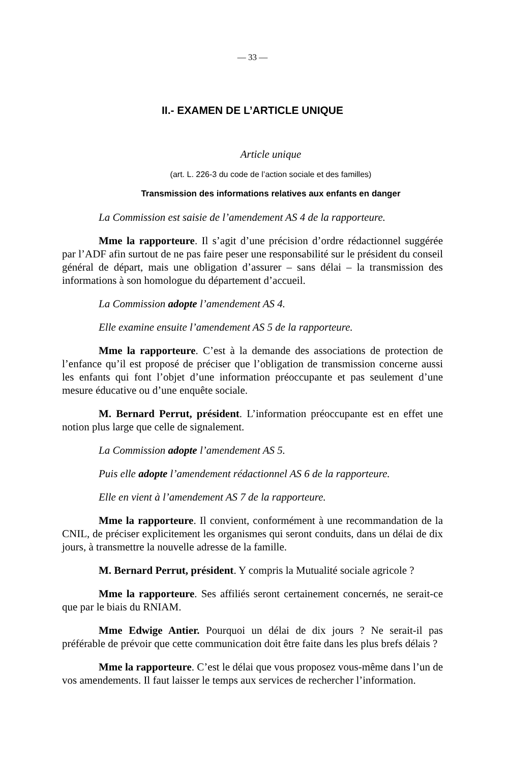— 33 —
II.- EXAMEN DE L’ARTICLE UNIQUE
Article unique
(art. L. 226-3 du code de l’action sociale et des familles)
Transmission des informations relatives aux enfants en danger
La Commission est saisie de l’amendement AS 4 de la rapporteure.
Mme la rapporteure. Il s’agit d’une précision d’ordre rédactionnel suggérée par l’ADF afin surtout de ne pas faire peser une responsabilité sur le président du conseil général de départ, mais une obligation d’assurer – sans délai – la transmission des informations à son homologue du département d’accueil.
La Commission adopte l’amendement AS 4.
Elle examine ensuite l’amendement AS 5 de la rapporteure.
Mme la rapporteure. C’est à la demande des associations de protection de l’enfance qu’il est proposé de préciser que l’obligation de transmission concerne aussi les enfants qui font l’objet d’une information préoccupante et pas seulement d’une mesure éducative ou d’une enquête sociale.
M. Bernard Perrut, président. L’information préoccupante est en effet une notion plus large que celle de signalement.
La Commission adopte l’amendement AS 5.
Puis elle adopte l’amendement rédactionnel AS 6 de la rapporteure.
Elle en vient à l’amendement AS 7 de la rapporteure.
Mme la rapporteure. Il convient, conformément à une recommandation de la CNIL, de préciser explicitement les organismes qui seront conduits, dans un délai de dix jours, à transmettre la nouvelle adresse de la famille.
M. Bernard Perrut, président. Y compris la Mutualité sociale agricole ?
Mme la rapporteure. Ses affiliés seront certainement concernés, ne serait-ce que par le biais du RNIAM.
Mme Edwige Antier. Pourquoi un délai de dix jours ? Ne serait-il pas préférable de prévoir que cette communication doit être faite dans les plus brefs délais ?
Mme la rapporteure. C’est le délai que vous proposez vous-même dans l’un de vos amendements. Il faut laisser le temps aux services de rechercher l’information.